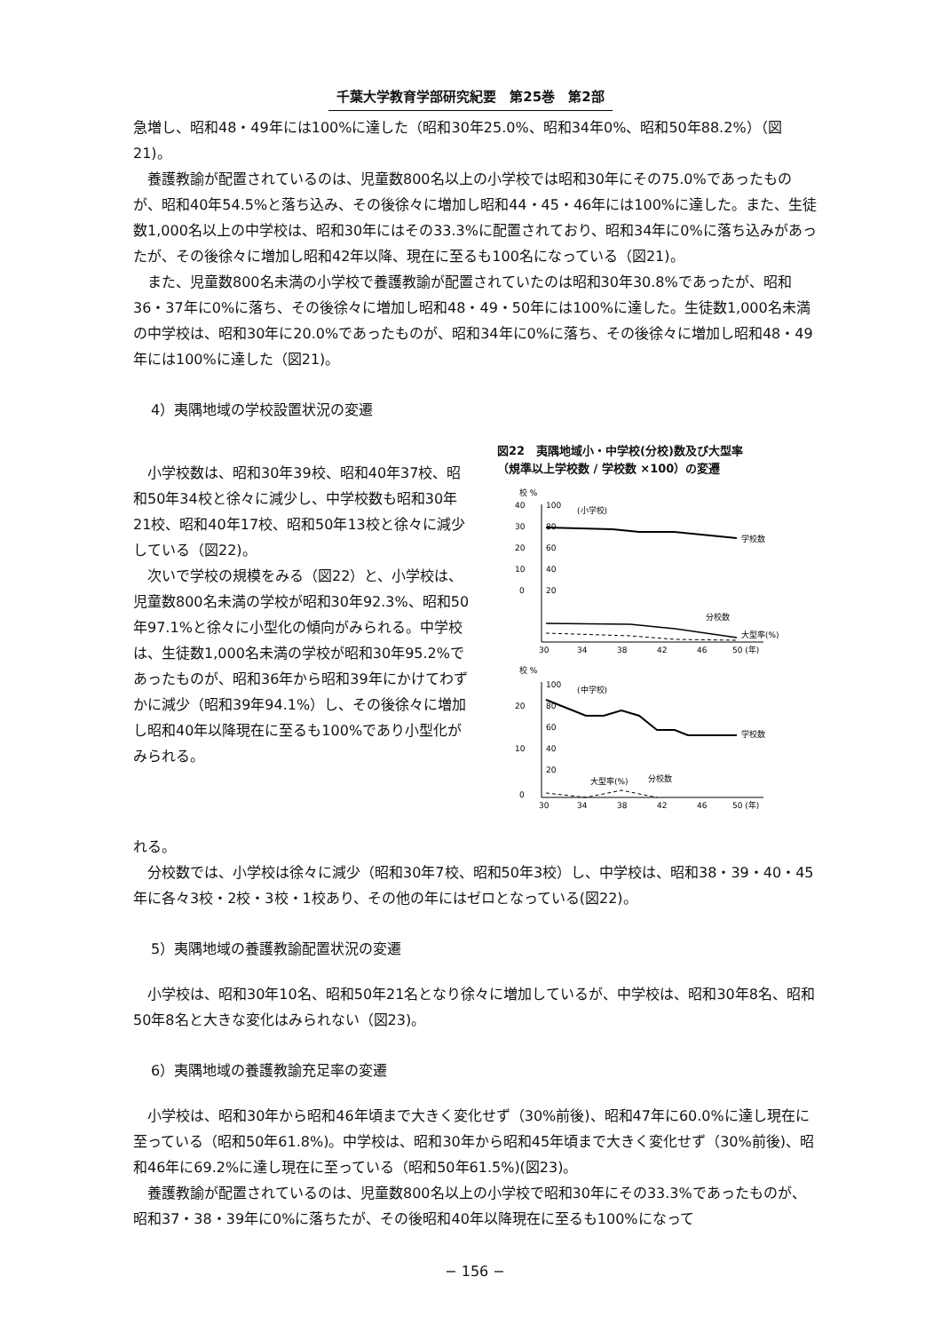千葉大学教育学部研究紀要　第25巻　第2部
急増し、昭和48・49年には100%に達した（昭和30年25.0%、昭和34年0%、昭和50年88.2%）（図21)。
養護教諭が配置されているのは、児童数800名以上の小学校では昭和30年にその75.0%であったものが、昭和40年54.5%と落ち込み、その後徐々に増加し昭和44・45・46年には100%に達した。また、生徒数1,000名以上の中学校は、昭和30年にはその33.3%に配置されており、昭和34年に0%に落ち込みがあったが、その後徐々に増加し昭和42年以降、現在に至るも100名になっている（図21)。
また、児童数800名未満の小学校で養護教諭が配置されていたのは昭和30年30.8%であったが、昭和36・37年に0%に落ち、その後徐々に増加し昭和48・49・50年には100%に達した。生徒数1,000名未満の中学校は、昭和30年に20.0%であったものが、昭和34年に0%に落ち、その後徐々に増加し昭和48・49年には100%に達した（図21)。
4）夷隅地域の学校設置状況の変遷
小学校数は、昭和30年39校、昭和40年37校、昭和50年34校と徐々に減少し、中学校数も昭和30年21校、昭和40年17校、昭和50年13校と徐々に減少している（図22)。
次いで学校の規模をみる（図22）と、小学校は、児童数800名未満の学校が昭和30年92.3%、昭和50年97.1%と徐々に小型化の傾向がみられる。中学校は、生徒数1,000名未満の学校が昭和30年95.2%であったものが、昭和36年から昭和39年にかけてわずかに減少（昭和39年94.1%）し、その後徐々に増加し昭和40年以降現在に至るも100%であり小型化がみられる。
図22　夷隅地域小・中学校(分校)数及び大型率
（規準以上学校数 / 学校数 ×100）の変遷
校 %
40
30
20
10
0
100
80
60
40
20
(小学校)
学校数
分校数
大型率(%)
30
34
38
42
46
50 (年)
校 %
100
20
80
60
10
40
20
0
(中学校)
学校数
大型率(%)
分校数
30
34
38
42
46
50 (年)
れる。
分校数では、小学校は徐々に減少（昭和30年7校、昭和50年3校）し、中学校は、昭和38・39・40・45年に各々3校・2校・3校・1校あり、その他の年にはゼロとなっている(図22)。
5）夷隅地域の養護教諭配置状況の変遷
小学校は、昭和30年10名、昭和50年21名となり徐々に増加しているが、中学校は、昭和30年8名、昭和50年8名と大きな変化はみられない（図23)。
6）夷隅地域の養護教諭充足率の変遷
小学校は、昭和30年から昭和46年頃まで大きく変化せず（30%前後)、昭和47年に60.0%に達し現在に至っている（昭和50年61.8%)。中学校は、昭和30年から昭和45年頃まで大きく変化せず（30%前後)、昭和46年に69.2%に達し現在に至っている（昭和50年61.5%)(図23)。
養護教諭が配置されているのは、児童数800名以上の小学校で昭和30年にその33.3%であったものが、昭和37・38・39年に0%に落ちたが、その後昭和40年以降現在に至るも100%になって
− 156 −